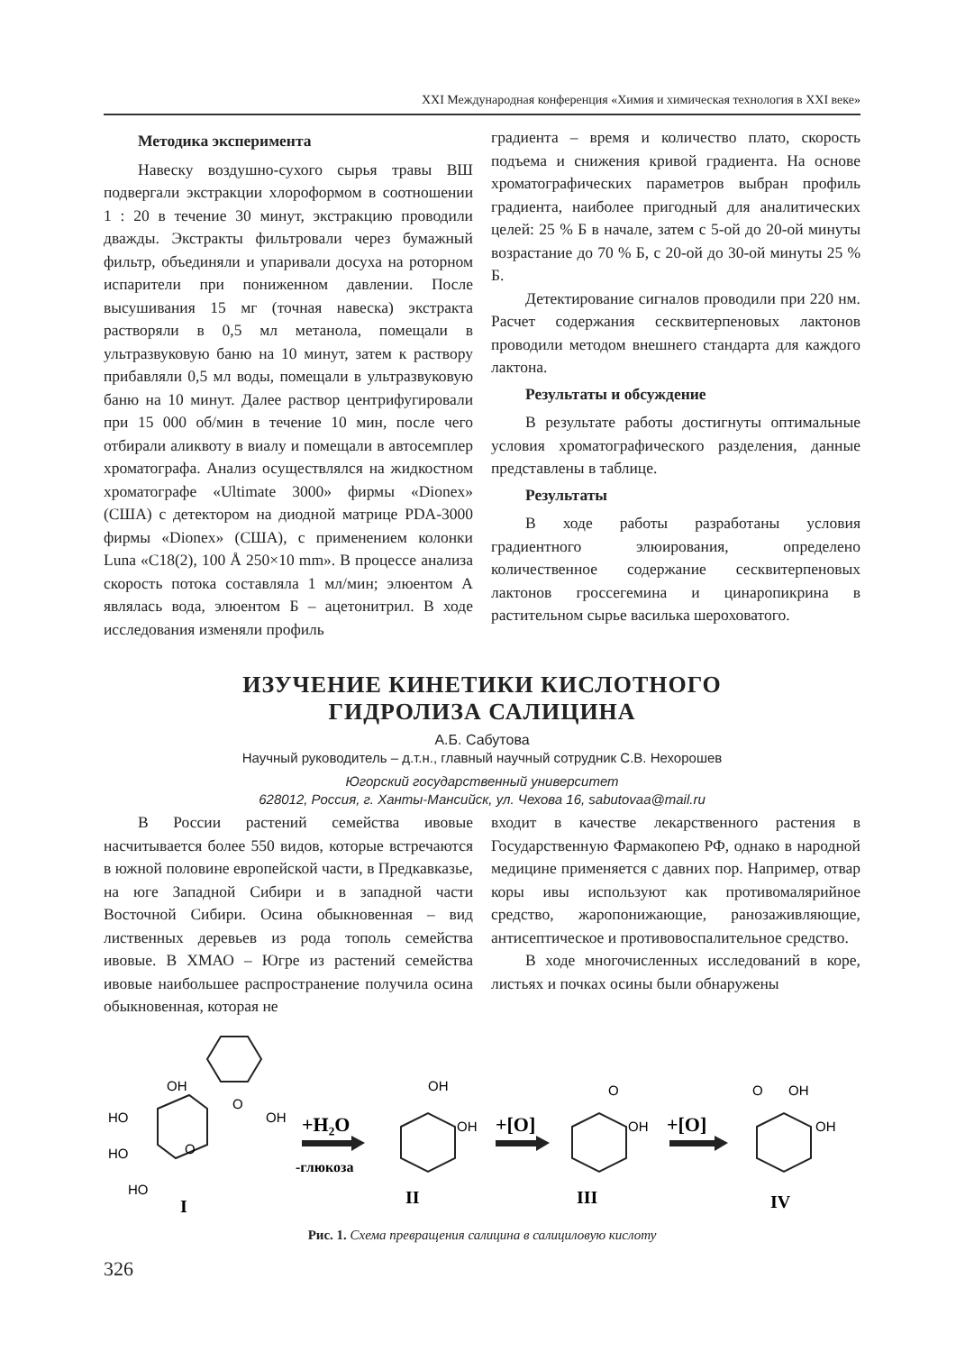XXI Международная конференция «Химия и химическая технология в XXI веке»
Методика эксперимента
Навеску воздушно-сухого сырья травы ВШ подвергали экстракции хлороформом в соотношении 1 : 20 в течение 30 минут, экстракцию проводили дважды. Экстракты фильтровали через бумажный фильтр, объединяли и упаривали досуха на роторном испарители при пониженном давлении. После высушивания 15 мг (точная навеска) экстракта растворяли в 0,5 мл метанола, помещали в ультразвуковую баню на 10 минут, затем к раствору прибавляли 0,5 мл воды, помещали в ультразвуковую баню на 10 минут. Далее раствор центрифугировали при 15 000 об/мин в течение 10 мин, после чего отбирали аликвоту в виалу и помещали в автосемплер хроматографа. Анализ осуществлялся на жидкостном хроматографе «Ultimate 3000» фирмы «Dionex» (США) с детектором на диодной матрице PDA-3000 фирмы «Dionex» (США), с применением колонки Luna «C18(2), 100 Å 250×10 mm». В процессе анализа скорость потока составляла 1 мл/мин; элюентом А являлась вода, элюентом Б – ацетонитрил. В ходе исследования изменяли профиль
градиента – время и количество плато, скорость подъема и снижения кривой градиента. На основе хроматографических параметров выбран профиль градиента, наиболее пригодный для аналитических целей: 25 % Б в начале, затем с 5-ой до 20-ой минуты возрастание до 70 % Б, с 20-ой до 30-ой минуты 25 % Б.
Детектирование сигналов проводили при 220 нм. Расчет содержания сесквитерпеновых лактонов проводили методом внешнего стандарта для каждого лактона.
Результаты и обсуждение
В результате работы достигнуты оптимальные условия хроматографического разделения, данные представлены в таблице.
Результаты
В ходе работы разработаны условия градиентного элюирования, определено количественное содержание сесквитерпеновых лактонов гроссегемина и цинаропикрина в растительном сырье василька шероховатого.
ИЗУЧЕНИЕ КИНЕТИКИ КИСЛОТНОГО
ГИДРОЛИЗА САЛИЦИНА
А.Б. Сабутова
Научный руководитель – д.т.н., главный научный сотрудник С.В. Нехорошев
Югорский государственный университет
628012, Россия, г. Ханты-Мансийск, ул. Чехова 16, sabutovaa@mail.ru
В России растений семейства ивовые насчитывается более 550 видов, которые встречаются в южной половине европейской части, в Предкавказье, на юге Западной Сибири и в западной части Восточной Сибири. Осина обыкновенная – вид лиственных деревьев из рода тополь семейства ивовые. В ХМАО – Югре из растений семейства ивовые наибольшее распространение получила осина обыкновенная, которая не
входит в качестве лекарственного растения в Государственную Фармакопею РФ, однако в народной медицине применяется с давних пор. Например, отвар коры ивы используют как противомалярийное средство, жаропонижающие, ранозаживляющие, антисептическое и противовоспалительное средство.
В ходе многочисленных исследований в коре, листьях и почках осины были обнаружены
OH
HO
HO
HO
O
OH
O
I
+H₂O
-глюкоза
OH
OH
II
+[O]
O
OH
III
+[O]
O
OH
OH
IV
Рис. 1. Схема превращения салицина в салициловую кислоту
326